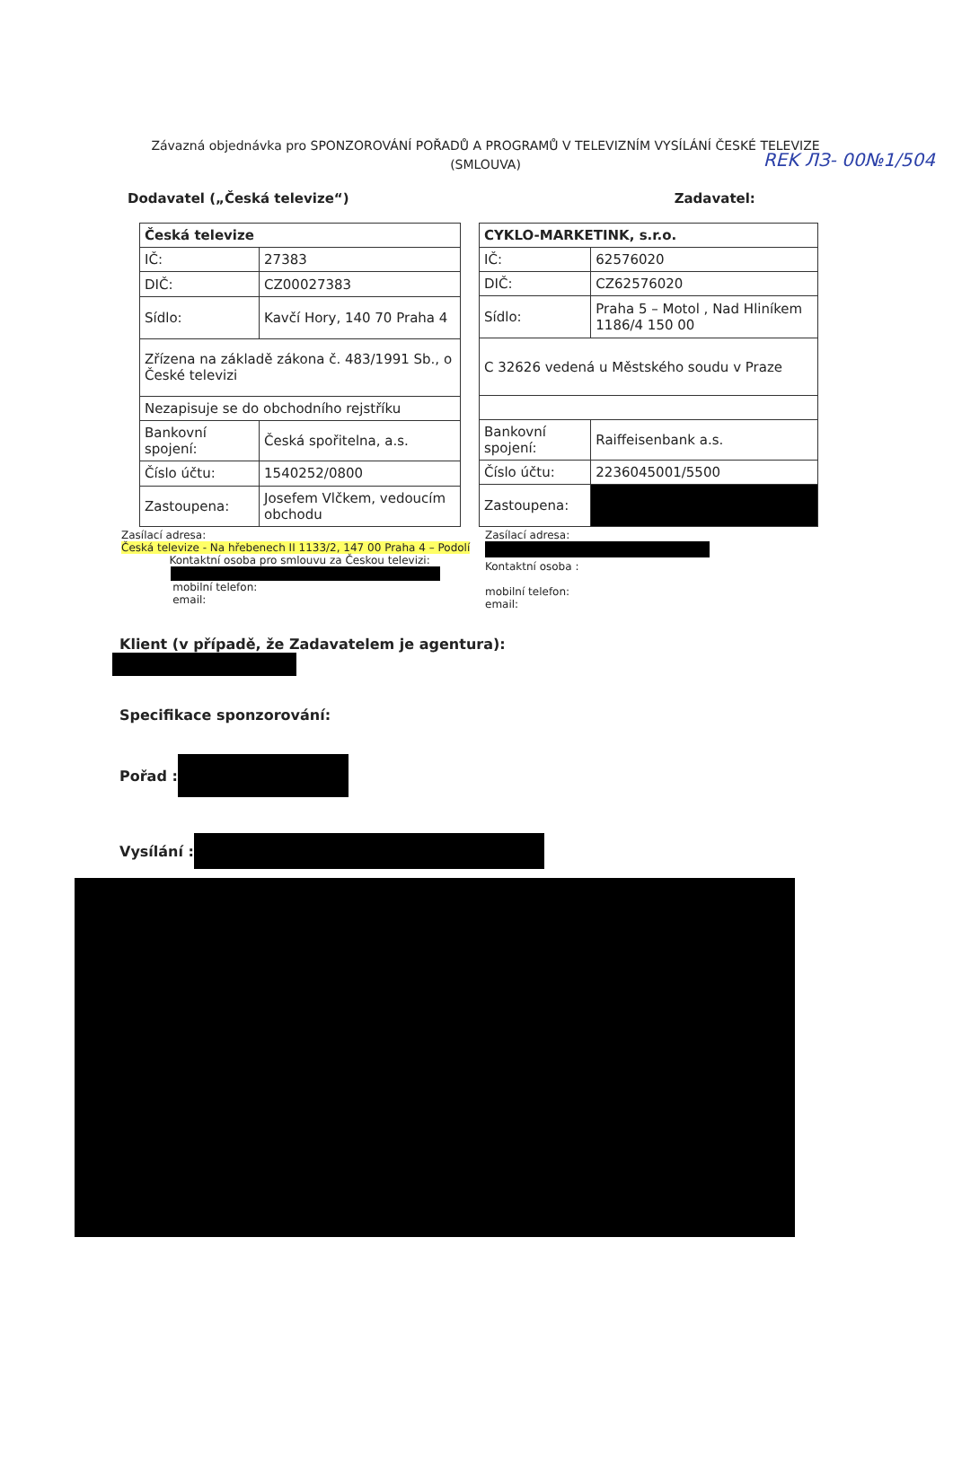REK ЛЗ- 00№1/504
Závazná objednávka pro SPONZOROVÁNÍ POŘADŮ A PROGRAMŮ V TELEVIZNÍM VYSÍLÁNÍ ČESKÉ TELEVIZE (SMLOUVA)
Dodavatel („Česká televize“) Zadavatel:
| Česká televize | | |
| IČ: | 27383 | |
| DIČ: | CZ00027383 | |
| Sídlo: | Kavčí Hory, 140 70 Praha 4 | |
| Zřízena na základě zákona č. 483/1991 Sb., o České televizi | | |
| Nezapisuje se do obchodního rejstříku | | |
| Bankovní spojení: | | Česká spořitelna, a.s. |
| Číslo účtu: | | 1540252/0800 |
| Zastoupena: | | Josefem Vlčkem, vedoucím obchodu |
| CYKLO-MARKETINK, s.r.o. | | |
| IČ: | 62576020 | |
| DIČ: | CZ62576020 | |
| Sídlo: | Praha 5 – Motol , Nad Hliníkem 1186/4 150 00 | |
| C 32626 vedená u Městského soudu v Praze | | |
| Bankovní spojení: | | Raiffeisenbank a.s. |
| Číslo účtu: | | 2236045001/5500 |
| Zastoupena: | | |
Zasílací adresa:
Česká televize - Na hřebenech II 1133/2, 147 00 Praha 4 – Podolí
Kontaktní osoba pro smlouvu za Českou televizi:
mobilní telefon:
email:
Zasílací adresa:
Kontaktní osoba :
mobilní telefon:
email:
Klient (v případě, že Zadavatelem je agentura):
Specifikace sponzorování:
Pořad :
Vysílání :